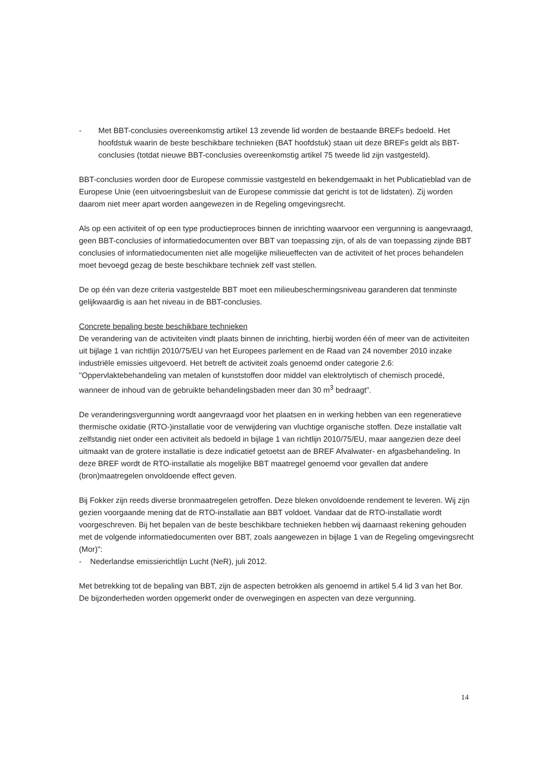- Met BBT-conclusies overeenkomstig artikel 13 zevende lid worden de bestaande BREFs bedoeld. Het hoofdstuk waarin de beste beschikbare technieken (BAT hoofdstuk) staan uit deze BREFs geldt als BBT-conclusies (totdat nieuwe BBT-conclusies overeenkomstig artikel 75 tweede lid zijn vastgesteld).
BBT-conclusies worden door de Europese commissie vastgesteld en bekendgemaakt in het Publicatieblad van de Europese Unie (een uitvoeringsbesluit van de Europese commissie dat gericht is tot de lidstaten). Zij worden daarom niet meer apart worden aangewezen in de Regeling omgevingsrecht.
Als op een activiteit of op een type productieproces binnen de inrichting waarvoor een vergunning is aangevraagd, geen BBT-conclusies of informatiedocumenten over BBT van toepassing zijn, of als de van toepassing zijnde BBT conclusies of informatiedocumenten niet alle mogelijke milieueffecten van de activiteit of het proces behandelen moet bevoegd gezag de beste beschikbare techniek zelf vast stellen.
De op één van deze criteria vastgestelde BBT moet een milieubeschermingsniveau garanderen dat tenminste gelijkwaardig is aan het niveau in de BBT-conclusies.
Concrete bepaling beste beschikbare technieken
De verandering van de activiteiten vindt plaats binnen de inrichting, hierbij worden één of meer van de activiteiten uit bijlage 1 van richtlijn 2010/75/EU van het Europees parlement en de Raad van 24 november 2010 inzake industriële emissies uitgevoerd. Het betreft de activiteit zoals genoemd onder categorie 2.6: "Oppervlaktebehandeling van metalen of kunststoffen door middel van elektrolytisch of chemisch procedé, wanneer de inhoud van de gebruikte behandelingsbaden meer dan 30 m<sup>3</sup> bedraagt".
De veranderingsvergunning wordt aangevraagd voor het plaatsen en in werking hebben van een regeneratieve thermische oxidatie (RTO-)installatie voor de verwijdering van vluchtige organische stoffen. Deze installatie valt zelfstandig niet onder een activiteit als bedoeld in bijlage 1 van richtlijn 2010/75/EU, maar aangezien deze deel uitmaakt van de grotere installatie is deze indicatief getoetst aan de BREF Afvalwater- en afgasbehandeling. In deze BREF wordt de RTO-installatie als mogelijke BBT maatregel genoemd voor gevallen dat andere (bron)maatregelen onvoldoende effect geven.
Bij Fokker zijn reeds diverse bronmaatregelen getroffen. Deze bleken onvoldoende rendement te leveren. Wij zijn gezien voorgaande mening dat de RTO-installatie aan BBT voldoet. Vandaar dat de RTO-installatie wordt voorgeschreven. Bij het bepalen van de beste beschikbare technieken hebben wij daarnaast rekening gehouden met de volgende informatiedocumenten over BBT, zoals aangewezen in bijlage 1 van de Regeling omgevingsrecht (Mor)":
- Nederlandse emissierichtlijn Lucht (NeR), juli 2012.
Met betrekking tot de bepaling van BBT, zijn de aspecten betrokken als genoemd in artikel 5.4 lid 3 van het Bor. De bijzonderheden worden opgemerkt onder de overwegingen en aspecten van deze vergunning.
14